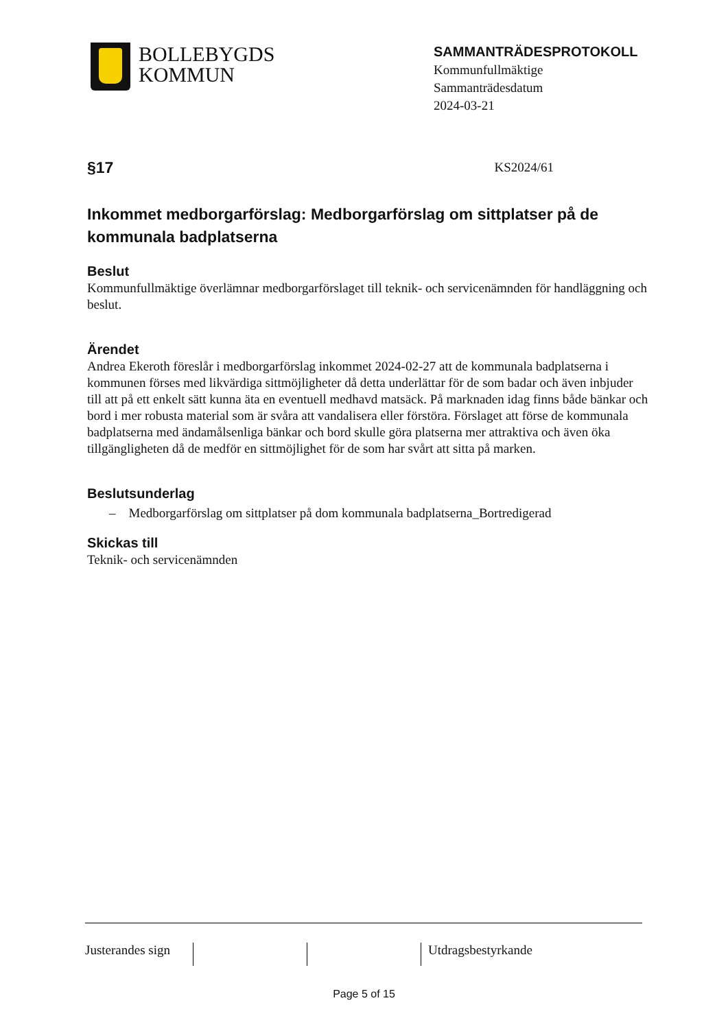BOLLEBYGDS
KOMMUN
SAMMANTRÄDESPROTOKOLL
Kommunfullmäktige
Sammanträdesdatum
2024-03-21
§17 KS2024/61
Inkommet medborgarförslag: Medborgarförslag om sittplatser på de kommunala badplatserna
Beslut
Kommunfullmäktige överlämnar medborgarförslaget till teknik- och servicenämnden för handläggning och beslut.
Ärendet
Andrea Ekeroth föreslår i medborgarförslag inkommet 2024-02-27 att de kommunala badplatserna i kommunen förses med likvärdiga sittmöjligheter då detta underlättar för de som badar och även inbjuder till att på ett enkelt sätt kunna äta en eventuell medhavd matsäck. På marknaden idag finns både bänkar och bord i mer robusta material som är svåra att vandalisera eller förstöra. Förslaget att förse de kommunala badplatserna med ändamålsenliga bänkar och bord skulle göra platserna mer attraktiva och även öka tillgängligheten då de medför en sittmöjlighet för de som har svårt att sitta på marken.
Beslutsunderlag
– Medborgarförslag om sittplatser på dom kommunala badplatserna_Bortredigerad
Skickas till
Teknik- och servicenämnden
Justerandes sign
Utdragsbestyrkande
Page 5 of 15